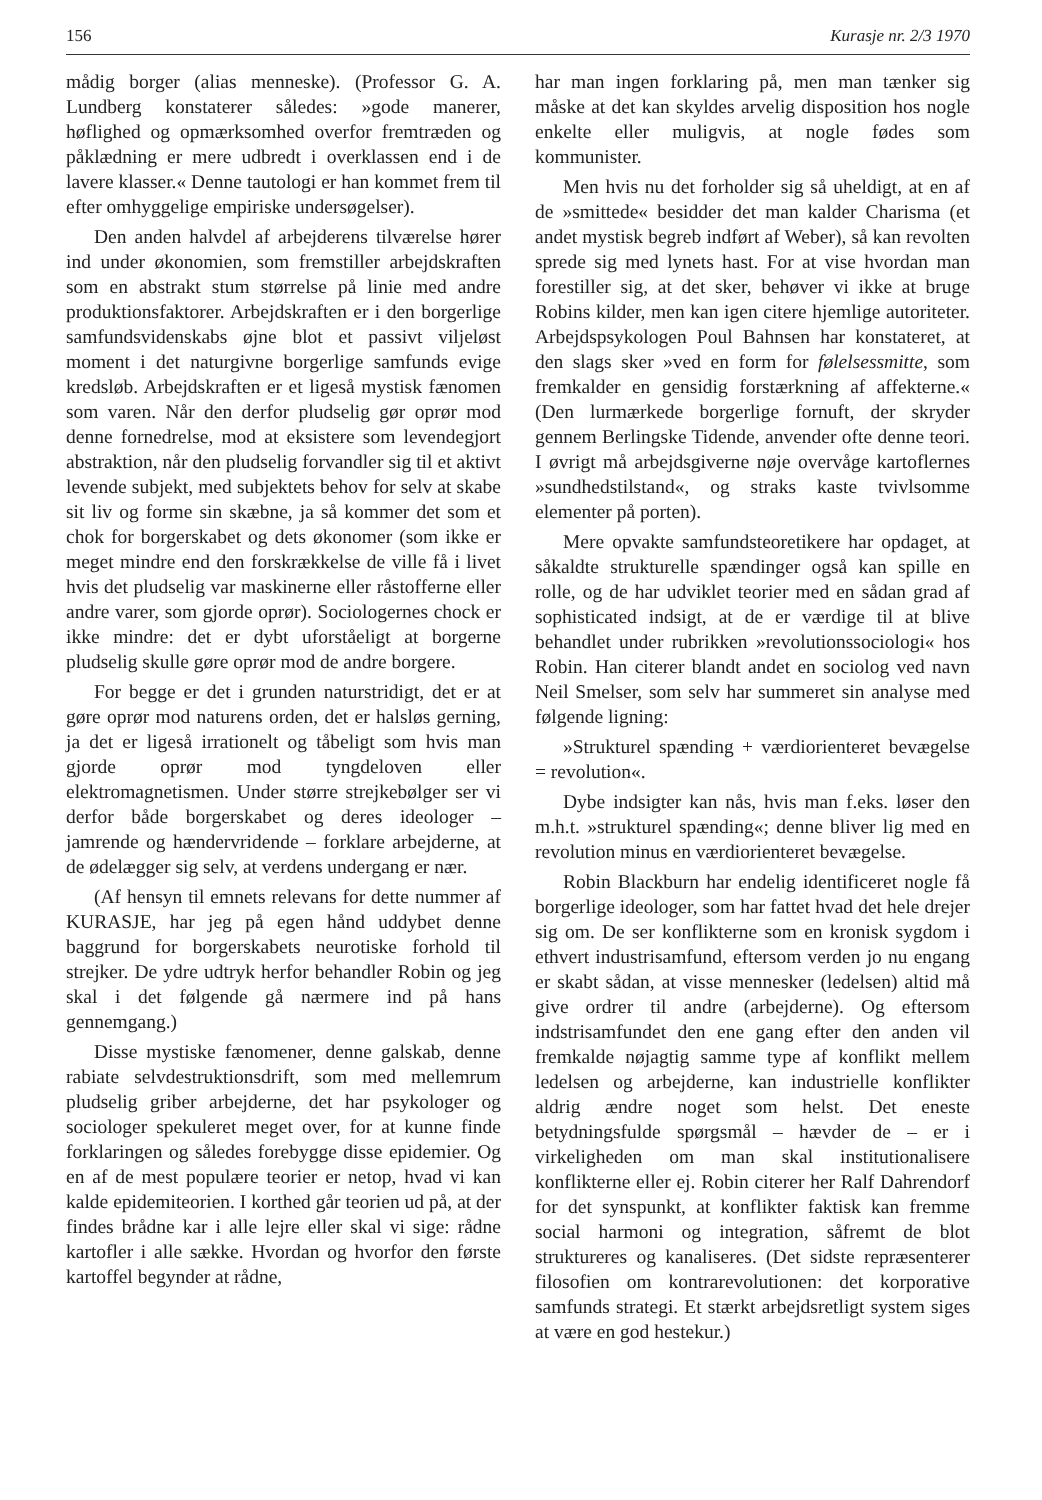156 Kurasje nr. 2/3 1970
mådig borger (alias menneske). (Professor G. A. Lundberg konstaterer således: »gode manerer, høflighed og opmærksomhed overfor fremtræden og påklædning er mere udbredt i overklassen end i de lavere klasser.« Denne tautologi er han kommet frem til efter omhyggelige empiriske undersøgelser).
Den anden halvdel af arbejderens tilværelse hører ind under økonomien, som fremstiller arbejdskraften som en abstrakt stum størrelse på linie med andre produktionsfaktorer. Arbejdskraften er i den borgerlige samfundsvidenskabs øjne blot et passivt viljeløst moment i det naturgivne borgerlige samfunds evige kredsløb. Arbejdskraften er et ligeså mystisk fænomen som varen. Når den derfor pludselig gør oprør mod denne fornedrelse, mod at eksistere som levendegjort abstraktion, når den pludselig forvandler sig til et aktivt levende subjekt, med subjektets behov for selv at skabe sit liv og forme sin skæbne, ja så kommer det som et chok for borgerskabet og dets økonomer (som ikke er meget mindre end den forskrækkelse de ville få i livet hvis det pludselig var maskinerne eller råstofferne eller andre varer, som gjorde oprør). Sociologernes chock er ikke mindre: det er dybt uforståeligt at borgerne pludselig skulle gøre oprør mod de andre borgere.
For begge er det i grunden naturstridigt, det er at gøre oprør mod naturens orden, det er halsløs gerning, ja det er ligeså irrationelt og tåbeligt som hvis man gjorde oprør mod tyngdeloven eller elektromagnetismen. Under større strejkebølger ser vi derfor både borgerskabet og deres ideologer – jamrende og hændervridende – forklare arbejderne, at de ødelægger sig selv, at verdens undergang er nær.
(Af hensyn til emnets relevans for dette nummer af KURASJE, har jeg på egen hånd uddybet denne baggrund for borgerskabets neurotiske forhold til strejker. De ydre udtryk herfor behandler Robin og jeg skal i det følgende gå nærmere ind på hans gennemgang.)
Disse mystiske fænomener, denne galskab, denne rabiate selvdestruktionsdrift, som med mellemrum pludselig griber arbejderne, det har psykologer og sociologer spekuleret meget over, for at kunne finde forklaringen og således forebygge disse epidemier. Og en af de mest populære teorier er netop, hvad vi kan kalde epidemiteorien. I korthed går teorien ud på, at der findes brådne kar i alle lejre eller skal vi sige: rådne kartofler i alle sække. Hvordan og hvorfor den første kartoffel begynder at rådne,
har man ingen forklaring på, men man tænker sig måske at det kan skyldes arvelig disposition hos nogle enkelte eller muligvis, at nogle fødes som kommunister.
Men hvis nu det forholder sig så uheldigt, at en af de »smittede« besidder det man kalder Charisma (et andet mystisk begreb indført af Weber), så kan revolten sprede sig med lynets hast. For at vise hvordan man forestiller sig, at det sker, behøver vi ikke at bruge Robins kilder, men kan igen citere hjemlige autoriteter. Arbejdspsykologen Poul Bahnsen har konstateret, at den slags sker »ved en form for følelsessmitte, som fremkalder en gensidig forstærkning af affekterne.« (Den lurmærkede borgerlige fornuft, der skryder gennem Berlingske Tidende, anvender ofte denne teori. I øvrigt må arbejdsgiverne nøje overvåge kartoflernes »sundhedstilstand«, og straks kaste tvivlsomme elementer på porten).
Mere opvakte samfundsteoretikere har opdaget, at såkaldte strukturelle spændinger også kan spille en rolle, og de har udviklet teorier med en sådan grad af sophisticated indsigt, at de er værdige til at blive behandlet under rubrikken »revolutionssociologi« hos Robin. Han citerer blandt andet en sociolog ved navn Neil Smelser, som selv har summeret sin analyse med følgende ligning:
»Strukturel spænding + værdiorienteret bevægelse = revolution«.
Dybe indsigter kan nås, hvis man f.eks. løser den m.h.t. »strukturel spænding«; denne bliver lig med en revolution minus en værdiorienteret bevægelse.
Robin Blackburn har endelig identificeret nogle få borgerlige ideologer, som har fattet hvad det hele drejer sig om. De ser konflikterne som en kronisk sygdom i ethvert industrisamfund, eftersom verden jo nu engang er skabt sådan, at visse mennesker (ledelsen) altid må give ordrer til andre (arbejderne). Og eftersom indstrisamfundet den ene gang efter den anden vil fremkalde nøjagtig samme type af konflikt mellem ledelsen og arbejderne, kan industrielle konflikter aldrig ændre noget som helst. Det eneste betydningsfulde spørgsmål – hævder de – er i virkeligheden om man skal institutionalisere konflikterne eller ej. Robin citerer her Ralf Dahrendorf for det synspunkt, at konflikter faktisk kan fremme social harmoni og integration, såfremt de blot struktureres og kanaliseres. (Det sidste repræsenterer filosofien om kontrarevolutionen: det korporative samfunds strategi. Et stærkt arbejdsretligt system siges at være en god hestekur.)